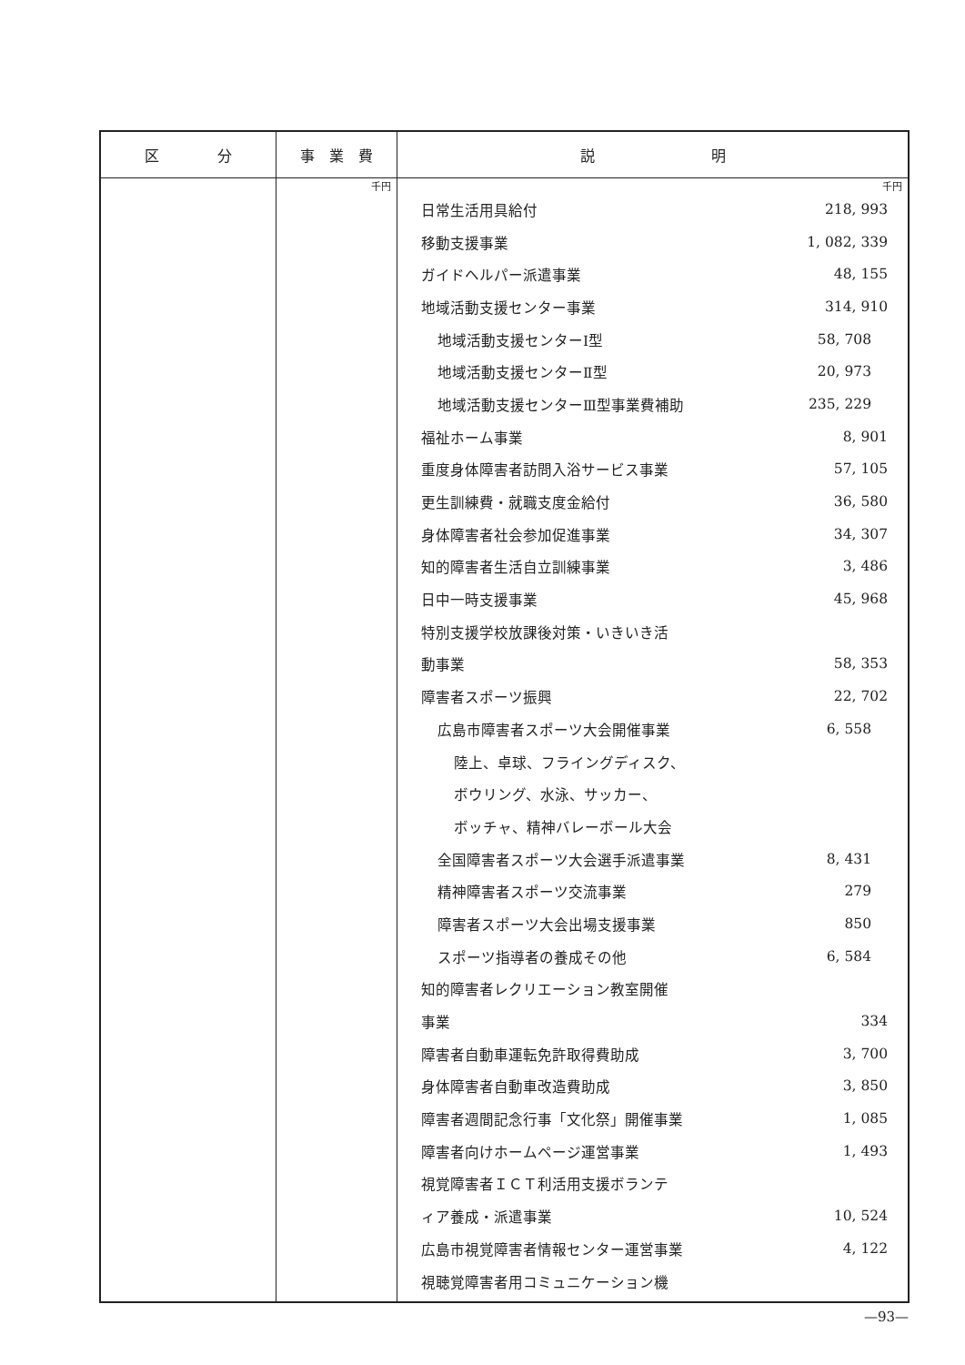| 区 分 | 事 業 費 | 説 明 |
| --- | --- | --- |
| | 千円 | 千円 日常生活用具給付 218, 993 移動支援事業 1, 082, 339 ガイドヘルパー派遣事業 48, 155 地域活動支援センター事業 314, 910 地域活動支援センターⅠ型 58, 708 地域活動支援センターⅡ型 20, 973 地域活動支援センターⅢ型事業費補助 235, 229 福祉ホーム事業 8, 901 重度身体障害者訪問入浴サービス事業 57, 105 更生訓練費・就職支度金給付 36, 580 身体障害者社会参加促進事業 34, 307 知的障害者生活自立訓練事業 3, 486 日中一時支援事業 45, 968 特別支援学校放課後対策・いきいき活 動事業 58, 353 障害者スポーツ振興 22, 702 広島市障害者スポーツ大会開催事業 6, 558 陸上、卓球、フライングディスク、 ボウリング、水泳、サッカー、 ボッチャ、精神バレーボール大会 全国障害者スポーツ大会選手派遣事業 8, 431 精神障害者スポーツ交流事業 279 障害者スポーツ大会出場支援事業 850 スポーツ指導者の養成その他 6, 584 知的障害者レクリエーション教室開催 事業 334 障害者自動車運転免許取得費助成 3, 700 身体障害者自動車改造費助成 3, 850 障害者週間記念行事「文化祭」開催事業 1, 085 障害者向けホームページ運営事業 1, 493 視覚障害者ＩＣＴ利活用支援ボランテ ィア養成・派遣事業 10, 524 広島市視覚障害者情報センター運営事業 4, 122 視聴覚障害者用コミュニケーション機 |
—93—